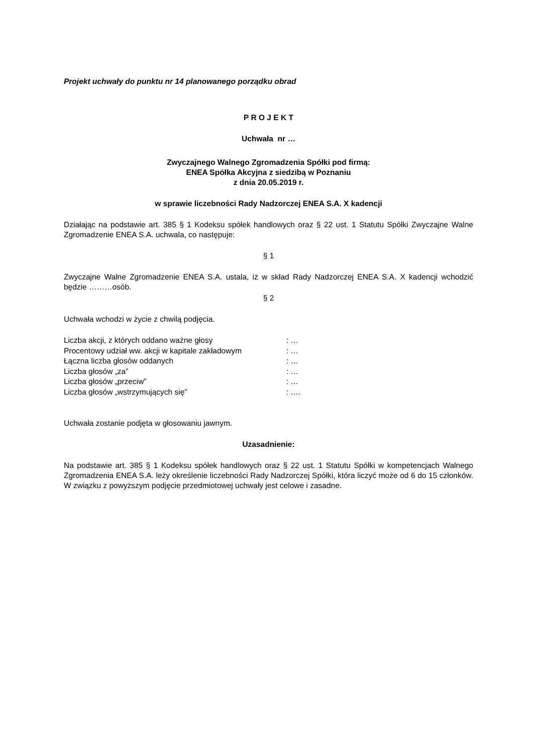Projekt uchwały do punktu nr 14 planowanego porządku obrad
P R O J E K T
Uchwała nr …
Zwyczajnego Walnego Zgromadzenia Spółki pod firmą:
ENEA Spółka Akcyjna z siedzibą w Poznaniu
z dnia 20.05.2019 r.
w sprawie liczebności Rady Nadzorczej ENEA S.A. X kadencji
Działając na podstawie art. 385 § 1 Kodeksu spółek handlowych oraz § 22 ust. 1 Statutu Spółki Zwyczajne Walne Zgromadzenie ENEA S.A. uchwala, co następuje:
§ 1
Zwyczajne Walne Zgromadzenie ENEA S.A. ustala, iż w skład Rady Nadzorczej ENEA S.A. X kadencji wchodzić będzie ………osób.
§ 2
Uchwała wchodzi w życie z chwilą podjęcia.
| Liczba akcji, z których oddano ważne głosy | : … |
| Procentowy udział ww. akcji w kapitale zakładowym | : … |
| Łączna liczba głosów oddanych | : … |
| Liczba głosów „za” | : … |
| Liczba głosów „przeciw” | : … |
| Liczba głosów „wstrzymujących się” | : …. |
Uchwała zostanie podjęta w głosowaniu jawnym.
Uzasadnienie:
Na podstawie art. 385 § 1 Kodeksu spółek handlowych oraz § 22 ust. 1 Statutu Spółki w kompetencjach Walnego Zgromadzenia ENEA S.A. leży określenie liczebności Rady Nadzorczej Spółki, która liczyć może od 6 do 15 członków. W związku z powyższym podjęcie przedmiotowej uchwały jest celowe i zasadne.